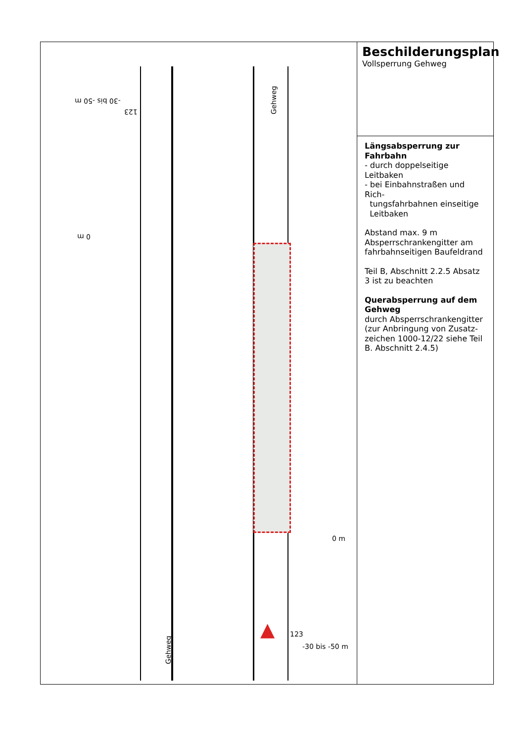Gehweg
Gehweg
-30 bis -50 m
123
0 m
0 m
123
-30 bis -50 m
▲
Beschilderungsplan
Vollsperrung Gehweg
Längsabsperrung zur Fahrbahn
- durch doppelseitige Leitbaken
- bei Einbahnstraßen und Rich-
tungsfahrbahnen einseitige
Leitbaken
Abstand max. 9 m
Absperrschrankengitter am fahrbahnseitigen Baufeldrand
Teil B, Abschnitt 2.2.5 Absatz 3 ist zu beachten
Querabsperrung auf dem Gehweg
durch Absperrschrankengitter (zur Anbringung von Zusatz-zeichen 1000-12/22 siehe Teil B. Abschnitt 2.4.5)